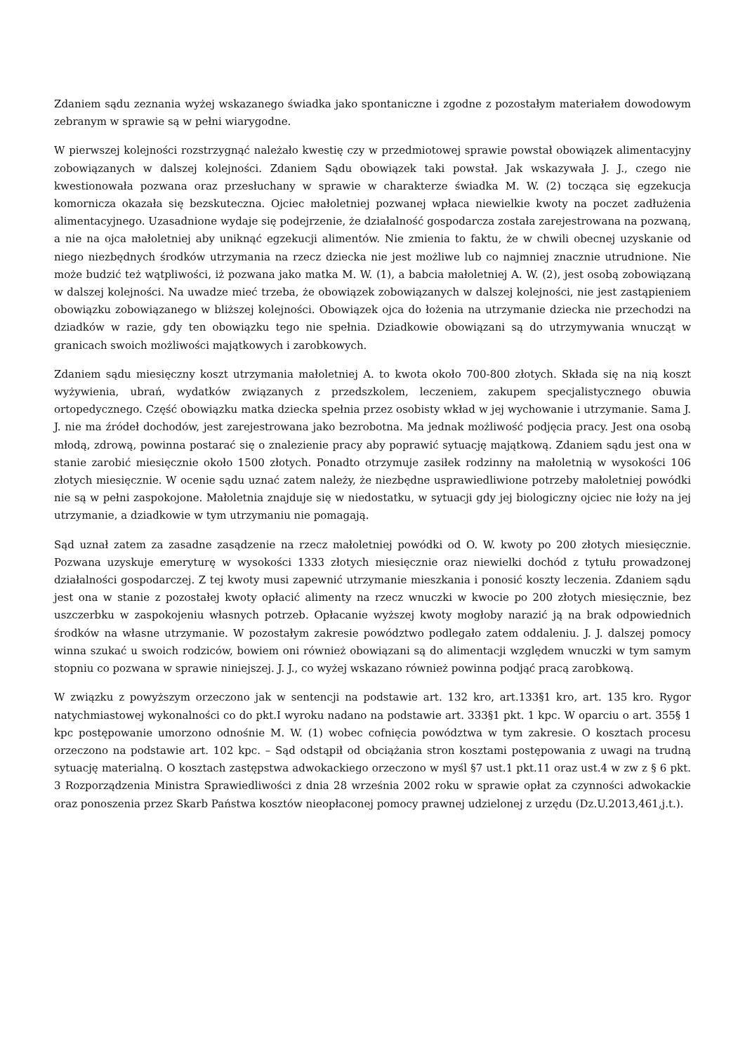Zdaniem sądu zeznania wyżej wskazanego świadka jako spontaniczne i zgodne z pozostałym materiałem dowodowym zebranym w sprawie są w pełni wiarygodne.
W pierwszej kolejności rozstrzygnąć należało kwestię czy w przedmiotowej sprawie powstał obowiązek alimentacyjny zobowiązanych w dalszej kolejności. Zdaniem Sądu obowiązek taki powstał. Jak wskazywała J. J., czego nie kwestionowała pozwana oraz przesłuchany w sprawie w charakterze świadka M. W. (2) tocząca się egzekucja komornicza okazała się bezskuteczna. Ojciec małoletniej pozwanej wpłaca niewielkie kwoty na poczet zadłużenia alimentacyjnego. Uzasadnione wydaje się podejrzenie, że działalność gospodarcza została zarejestrowana na pozwaną, a nie na ojca małoletniej aby uniknąć egzekucji alimentów. Nie zmienia to faktu, że w chwili obecnej uzyskanie od niego niezbędnych środków utrzymania na rzecz dziecka nie jest możliwe lub co najmniej znacznie utrudnione. Nie może budzić też wątpliwości, iż pozwana jako matka M. W. (1), a babcia małoletniej A. W. (2), jest osobą zobowiązaną w dalszej kolejności. Na uwadze mieć trzeba, że obowiązek zobowiązanych w dalszej kolejności, nie jest zastąpieniem obowiązku zobowiązanego w bliższej kolejności. Obowiązek ojca do łożenia na utrzymanie dziecka nie przechodzi na dziadków w razie, gdy ten obowiązku tego nie spełnia. Dziadkowie obowiązani są do utrzymywania wnucząt w granicach swoich możliwości majątkowych i zarobkowych.
Zdaniem sądu miesięczny koszt utrzymania małoletniej A. to kwota około 700-800 złotych. Składa się na nią koszt wyżywienia, ubrań, wydatków związanych z przedszkolem, leczeniem, zakupem specjalistycznego obuwia ortopedycznego. Część obowiązku matka dziecka spełnia przez osobisty wkład w jej wychowanie i utrzymanie. Sama J. J. nie ma źródeł dochodów, jest zarejestrowana jako bezrobotna. Ma jednak możliwość podjęcia pracy. Jest ona osobą młodą, zdrową, powinna postarać się o znalezienie pracy aby poprawić sytuację majątkową. Zdaniem sądu jest ona w stanie zarobić miesięcznie około 1500 złotych. Ponadto otrzymuje zasiłek rodzinny na małoletnią w wysokości 106 złotych miesięcznie. W ocenie sądu uznać zatem należy, że niezbędne usprawiedliwione potrzeby małoletniej powódki nie są w pełni zaspokojone. Małoletnia znajduje się w niedostatku, w sytuacji gdy jej biologiczny ojciec nie łoży na jej utrzymanie, a dziadkowie w tym utrzymaniu nie pomagają.
Sąd uznał zatem za zasadne zasądzenie na rzecz małoletniej powódki od O. W. kwoty po 200 złotych miesięcznie. Pozwana uzyskuje emeryturę w wysokości 1333 złotych miesięcznie oraz niewielki dochód z tytułu prowadzonej działalności gospodarczej. Z tej kwoty musi zapewnić utrzymanie mieszkania i ponosić koszty leczenia. Zdaniem sądu jest ona w stanie z pozostałej kwoty opłacić alimenty na rzecz wnuczki w kwocie po 200 złotych miesięcznie, bez uszczerbku w zaspokojeniu własnych potrzeb. Opłacanie wyższej kwoty mogłoby narazić ją na brak odpowiednich środków na własne utrzymanie. W pozostałym zakresie powództwo podlegało zatem oddaleniu. J. J. dalszej pomocy winna szukać u swoich rodziców, bowiem oni również obowiązani są do alimentacji względem wnuczki w tym samym stopniu co pozwana w sprawie niniejszej. J. J., co wyżej wskazano również powinna podjąć pracą zarobkową.
W związku z powyższym orzeczono jak w sentencji na podstawie art. 132 kro, art.133§1 kro, art. 135 kro. Rygor natychmiastowej wykonalności co do pkt.I wyroku nadano na podstawie art. 333§1 pkt. 1 kpc. W oparciu o art. 355§ 1 kpc postępowanie umorzono odnośnie M. W. (1) wobec cofnięcia powództwa w tym zakresie. O kosztach procesu orzeczono na podstawie art. 102 kpc. – Sąd odstąpił od obciążania stron kosztami postępowania z uwagi na trudną sytuację materialną. O kosztach zastępstwa adwokackiego orzeczono w myśl §7 ust.1 pkt.11 oraz ust.4 w zw z § 6 pkt. 3 Rozporządzenia Ministra Sprawiedliwości z dnia 28 września 2002 roku w sprawie opłat za czynności adwokackie oraz ponoszenia przez Skarb Państwa kosztów nieopłaconej pomocy prawnej udzielonej z urzędu (Dz.U.2013,461,j.t.).